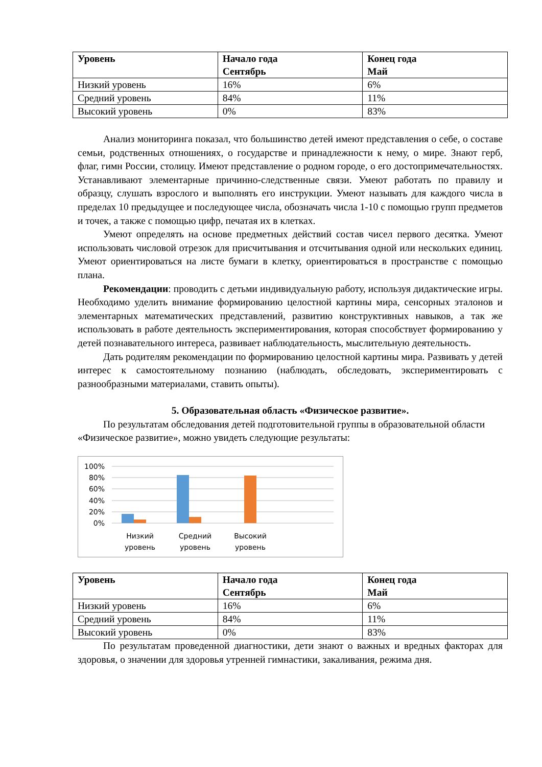| Уровень | Начало года Сентябрь | Конец года Май |
| --- | --- | --- |
| Низкий уровень | 16% | 6% |
| Средний уровень | 84% | 11% |
| Высокий уровень | 0% | 83% |
Анализ мониторинга показал, что большинство детей имеют представления о себе, о составе семьи, родственных отношениях, о государстве и принадлежности к нему, о мире. Знают герб, флаг, гимн России, столицу. Имеют представление о родном городе, о его достопримечательностях. Устанавливают элементарные причинно-следственные связи. Умеют работать по правилу и образцу, слушать взрослого и выполнять его инструкции. Умеют называть для каждого числа в пределах 10 предыдущее и последующее числа, обозначать числа 1-10 с помощью групп предметов и точек, а также с помощью цифр, печатая их в клетках.
Умеют определять на основе предметных действий состав чисел первого десятка. Умеют использовать числовой отрезок для присчитывания и отсчитывания одной или нескольких единиц. Умеют ориентироваться на листе бумаги в клетку, ориентироваться в пространстве с помощью плана.
Рекомендации: проводить с детьми индивидуальную работу, используя дидактические игры. Необходимо уделить внимание формированию целостной картины мира, сенсорных эталонов и элементарных математических представлений, развитию конструктивных навыков, а так же использовать в работе деятельность экспериментирования, которая способствует формированию у детей познавательного интереса, развивает наблюдательность, мыслительную деятельность.
Дать родителям рекомендации по формированию целостной картины мира. Развивать у детей интерес к самостоятельному познанию (наблюдать, обследовать, экспериментировать с разнообразными материалами, ставить опыты).
5. Образовательная область «Физическое развитие».
По результатам обследования детей подготовительной группы в образовательной области «Физическое развитие», можно увидеть следующие результаты:
100%
80%
60%
40%
20%
0%
Низкий
уровень
Средний
уровень
Высокий
уровень
| Уровень | Начало года Сентябрь | Конец года Май |
| --- | --- | --- |
| Низкий уровень | 16% | 6% |
| Средний уровень | 84% | 11% |
| Высокий уровень | 0% | 83% |
По результатам проведенной диагностики, дети знают о важных и вредных факторах для здоровья, о значении для здоровья утренней гимнастики, закаливания, режима дня.